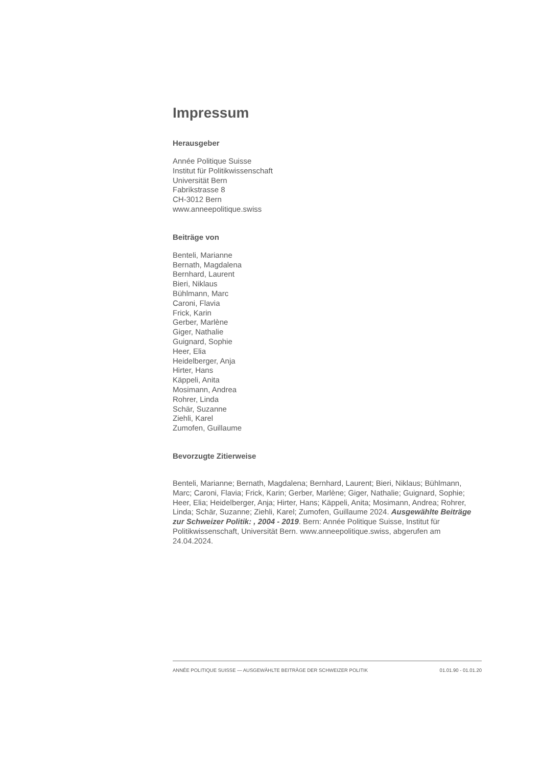Impressum
Herausgeber
Année Politique Suisse
Institut für Politikwissenschaft
Universität Bern
Fabrikstrasse 8
CH-3012 Bern
www.anneepolitique.swiss
Beiträge von
Benteli, Marianne
Bernath, Magdalena
Bernhard, Laurent
Bieri, Niklaus
Bühlmann, Marc
Caroni, Flavia
Frick, Karin
Gerber, Marlène
Giger, Nathalie
Guignard, Sophie
Heer, Elia
Heidelberger, Anja
Hirter, Hans
Käppeli, Anita
Mosimann, Andrea
Rohrer, Linda
Schär, Suzanne
Ziehli, Karel
Zumofen, Guillaume
Bevorzugte Zitierweise
Benteli, Marianne; Bernath, Magdalena; Bernhard, Laurent; Bieri, Niklaus; Bühlmann, Marc; Caroni, Flavia; Frick, Karin; Gerber, Marlène; Giger, Nathalie; Guignard, Sophie; Heer, Elia; Heidelberger, Anja; Hirter, Hans; Käppeli, Anita; Mosimann, Andrea; Rohrer, Linda; Schär, Suzanne; Ziehli, Karel; Zumofen, Guillaume 2024. Ausgewählte Beiträge zur Schweizer Politik: , 2004 - 2019. Bern: Année Politique Suisse, Institut für Politikwissenschaft, Universität Bern. www.anneepolitique.swiss, abgerufen am 24.04.2024.
ANNÉE POLITIQUE SUISSE — AUSGEWÄHLTE BEITRÄGE DER SCHWEIZER POLITIK 01.01.90 - 01.01.20